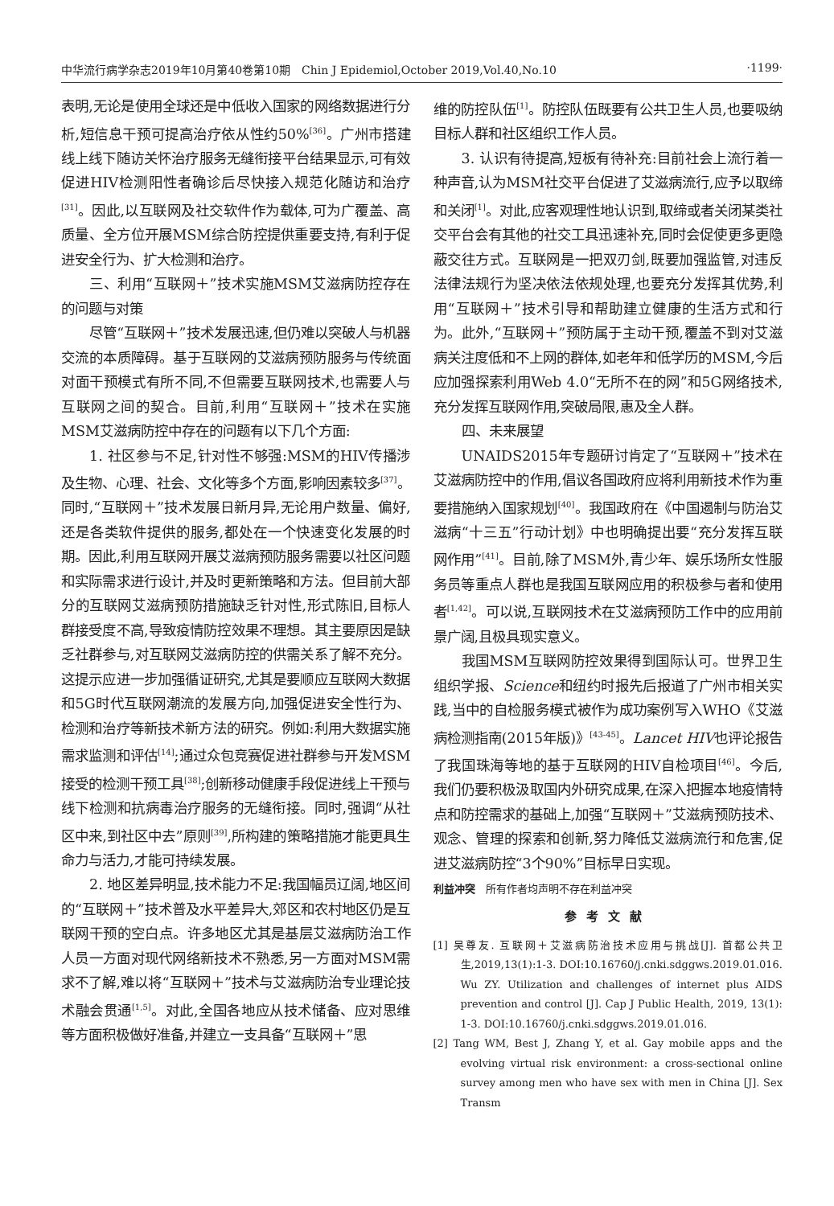中华流行病学杂志2019年10月第40卷第10期　Chin J Epidemiol,October 2019,Vol.40,No.10 ·1199·
表明,无论是使用全球还是中低收入国家的网络数据进行分析,短信息干预可提高治疗依从性约50%<sup>[36]</sup>。广州市搭建线上线下随访关怀治疗服务无缝衔接平台结果显示,可有效促进HIV检测阳性者确诊后尽快接入规范化随访和治疗<sup>[31]</sup>。因此,以互联网及社交软件作为载体,可为广覆盖、高质量、全方位开展MSM综合防控提供重要支持,有利于促进安全行为、扩大检测和治疗。
三、利用“互联网＋”技术实施MSM艾滋病防控存在的问题与对策
尽管“互联网＋”技术发展迅速,但仍难以突破人与机器交流的本质障碍。基于互联网的艾滋病预防服务与传统面对面干预模式有所不同,不但需要互联网技术,也需要人与互联网之间的契合。目前,利用“互联网＋”技术在实施MSM艾滋病防控中存在的问题有以下几个方面:
1. 社区参与不足,针对性不够强:MSM的HIV传播涉及生物、心理、社会、文化等多个方面,影响因素较多<sup>[37]</sup>。同时,“互联网＋”技术发展日新月异,无论用户数量、偏好,还是各类软件提供的服务,都处在一个快速变化发展的时期。因此,利用互联网开展艾滋病预防服务需要以社区问题和实际需求进行设计,并及时更新策略和方法。但目前大部分的互联网艾滋病预防措施缺乏针对性,形式陈旧,目标人群接受度不高,导致疫情防控效果不理想。其主要原因是缺乏社群参与,对互联网艾滋病防控的供需关系了解不充分。这提示应进一步加强循证研究,尤其是要顺应互联网大数据和5G时代互联网潮流的发展方向,加强促进安全性行为、检测和治疗等新技术新方法的研究。例如:利用大数据实施需求监测和评估<sup>[14]</sup>;通过众包竞赛促进社群参与开发MSM接受的检测干预工具<sup>[38]</sup>;创新移动健康手段促进线上干预与线下检测和抗病毒治疗服务的无缝衔接。同时,强调“从社区中来,到社区中去”原则<sup>[39]</sup>,所构建的策略措施才能更具生命力与活力,才能可持续发展。
2. 地区差异明显,技术能力不足:我国幅员辽阔,地区间的“互联网＋”技术普及水平差异大,郊区和农村地区仍是互联网干预的空白点。许多地区尤其是基层艾滋病防治工作人员一方面对现代网络新技术不熟悉,另一方面对MSM需求不了解,难以将“互联网＋”技术与艾滋病防治专业理论技术融会贯通<sup>[1,5]</sup>。对此,全国各地应从技术储备、应对思维等方面积极做好准备,并建立一支具备“互联网＋”思
维的防控队伍<sup>[1]</sup>。防控队伍既要有公共卫生人员,也要吸纳目标人群和社区组织工作人员。
3. 认识有待提高,短板有待补充:目前社会上流行着一种声音,认为MSM社交平台促进了艾滋病流行,应予以取缔和关闭<sup>[1]</sup>。对此,应客观理性地认识到,取缔或者关闭某类社交平台会有其他的社交工具迅速补充,同时会促使更多更隐蔽交往方式。互联网是一把双刃剑,既要加强监管,对违反法律法规行为坚决依法依规处理,也要充分发挥其优势,利用“互联网＋”技术引导和帮助建立健康的生活方式和行为。此外,“互联网＋”预防属于主动干预,覆盖不到对艾滋病关注度低和不上网的群体,如老年和低学历的MSM,今后应加强探索利用Web 4.0“无所不在的网”和5G网络技术,充分发挥互联网作用,突破局限,惠及全人群。
四、未来展望
UNAIDS2015年专题研讨肯定了“互联网＋”技术在艾滋病防控中的作用,倡议各国政府应将利用新技术作为重要措施纳入国家规划<sup>[40]</sup>。我国政府在《中国遏制与防治艾滋病“十三五”行动计划》中也明确提出要“充分发挥互联网作用”<sup>[41]</sup>。目前,除了MSM外,青少年、娱乐场所女性服务员等重点人群也是我国互联网应用的积极参与者和使用者<sup>[1,42]</sup>。可以说,互联网技术在艾滋病预防工作中的应用前景广阔,且极具现实意义。
我国MSM互联网防控效果得到国际认可。世界卫生组织学报、Science和纽约时报先后报道了广州市相关实践,当中的自检服务模式被作为成功案例写入WHO《艾滋病检测指南(2015年版)》<sup>[43-45]</sup>。Lancet HIV也评论报告了我国珠海等地的基于互联网的HIV自检项目<sup>[46]</sup>。今后,我们仍要积极汲取国内外研究成果,在深入把握本地疫情特点和防控需求的基础上,加强“互联网＋”艾滋病预防技术、观念、管理的探索和创新,努力降低艾滋病流行和危害,促进艾滋病防控“3个90%”目标早日实现。
利益冲突　所有作者均声明不存在利益冲突
参考文献
[1] 吴尊友. 互联网＋艾滋病防治技术应用与挑战[J]. 首都公共卫生,2019,13(1):1-3. DOI:10.16760/j.cnki.sdggws.2019.01.016. Wu ZY. Utilization and challenges of internet plus AIDS prevention and control [J]. Cap J Public Health, 2019, 13(1): 1-3. DOI:10.16760/j.cnki.sdggws.2019.01.016.
[2] Tang WM, Best J, Zhang Y, et al. Gay mobile apps and the evolving virtual risk environment: a cross-sectional online survey among men who have sex with men in China [J]. Sex Transm